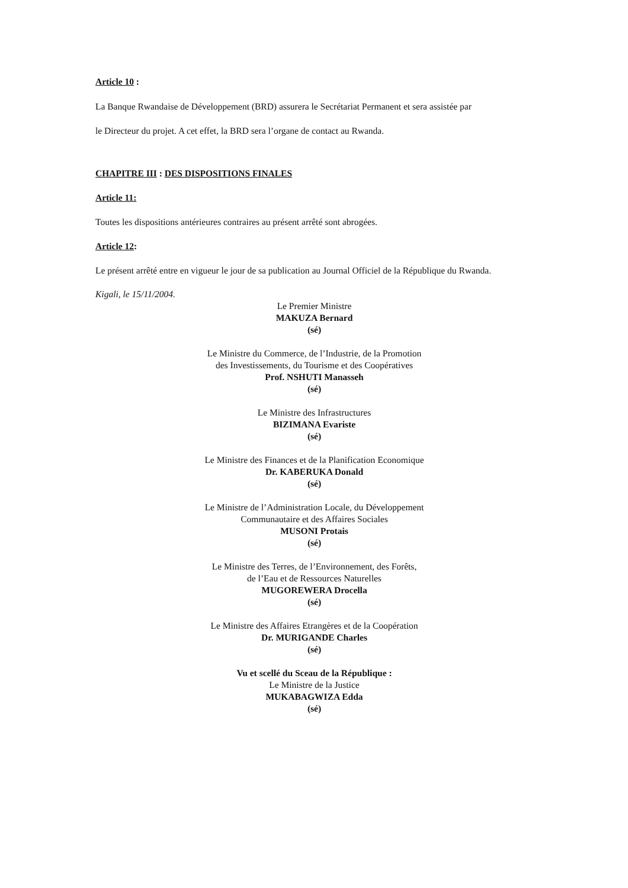Article 10 :
La Banque Rwandaise de Développement (BRD) assurera le Secrétariat Permanent et sera assistée par
le Directeur du projet. A cet effet, la BRD sera l’organe de contact au Rwanda.
CHAPITRE III : DES DISPOSITIONS FINALES
Article 11:
Toutes les dispositions antérieures contraires au présent arrêté sont abrogées.
Article 12:
Le présent arrêté entre en vigueur le jour de sa publication au Journal Officiel de la République du Rwanda.
Kigali, le 15/11/2004.
Le Premier Ministre
MAKUZA Bernard
(sé)
Le Ministre du Commerce, de l’Industrie, de la Promotion
des Investissements, du Tourisme et des Coopératives
Prof. NSHUTI Manasseh
(sé)
Le Ministre des Infrastructures
BIZIMANA Evariste
(sé)
Le Ministre des Finances et de la Planification Economique
Dr. KABERUKA Donald
(sé)
Le Ministre de l’Administration Locale, du Développement
Communautaire et des Affaires Sociales
MUSONI Protais
(sé)
Le Ministre des Terres, de l’Environnement, des Forêts,
de l’Eau et de Ressources Naturelles
MUGOREWERA Drocella
(sé)
Le Ministre des Affaires Etrangères et de la Coopération
Dr. MURIGANDE Charles
(sé)
Vu et scellé du Sceau de la République :
Le Ministre de la Justice
MUKABAGWIZA Edda
(sé)